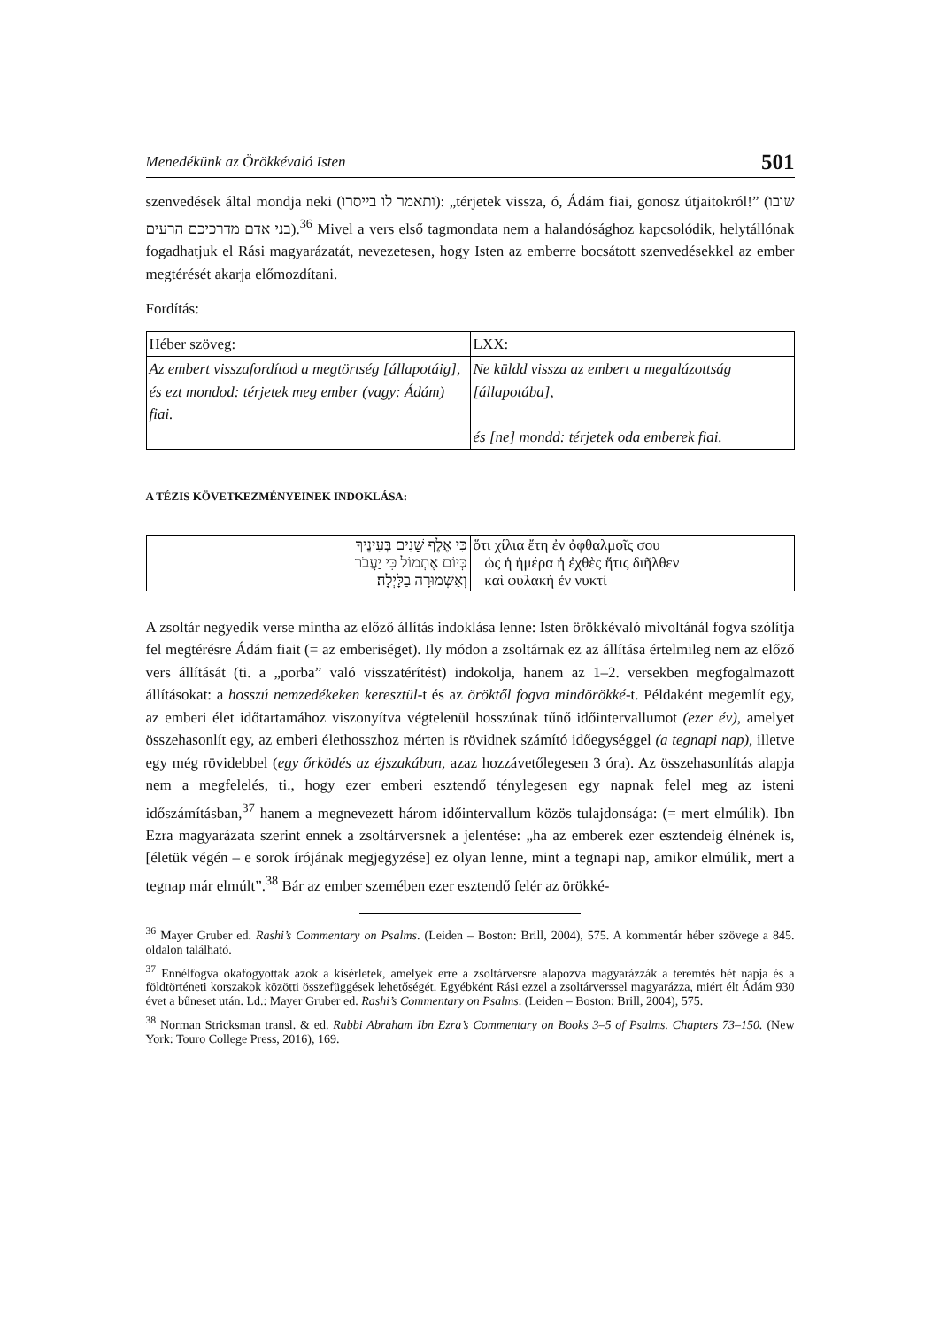Menedékünk az Örökkévaló Isten 501
szenvedések által mondja neki (ותאמר לו בייסרו): „térjetek vissza, ó, Ádám fiai, gonosz útjaitokról!” (שובו בני אדם מדרכיכם הרעים).<sup>36</sup> Mivel a vers első tagmondata nem a halandósághoz kapcsolódik, helytállónak fogadhatjuk el Rási magyarázatát, nevezetesen, hogy Isten az emberre bocsátott szenvedésekkel az ember megtérését akarja előmozdítani.
Fordítás:
| Héber szöveg: | LXX: |
| Az embert visszafordítod a megtörtség [állapotáig], és ezt mondod: térjetek meg ember (vagy: Ádám) fiai. | Ne küldd vissza az embert a megalázottság [állapotába], és [ne] mondd: térjetek oda emberek fiai. |
A TÉZIS KÖVETKEZMÉNYEINEK INDOKLÁSA:
| כִּי אֶלֶף שָׁנִים בְּעֵינֶיךָ כְּיוֹם אֶתְמוֹל כִּי יַעֲבֹר וְאַשְׁמוּרָה בַלָּיְלָה׃ | ὅτι χίλια ἔτη ἐν ὀφθαλμοῖς σου ὡς ἡ ἡμέρα ἡ ἐχθὲς ἥτις διῆλθεν καὶ φυλακὴ ἐν νυκτί |
A zsoltár negyedik verse mintha az előző állítás indoklása lenne: Isten örökkévaló mivoltánál fogva szólítja fel megtérésre Ádám fiait (= az emberiséget). Ily módon a zsoltárnak ez az állítása értelmileg nem az előző vers állítását (ti. a „porba” való visszatérítést) indokolja, hanem az 1–2. versekben megfogalmazott állításokat: a hosszú nemzedékeken keresztül-t és az öröktől fogva mindörökké-t. Példaként megemlít egy, az emberi élet időtartamához viszonyítva végtelenül hosszúnak tűnő időintervallumot (ezer év), amelyet összehasonlít egy, az emberi élethosszhoz mérten is rövidnek számító időegységgel (a tegnapi nap), illetve egy még rövidebbel (egy őrködés az éjszakában, azaz hozzávetőlegesen 3 óra). Az összehasonlítás alapja nem a megfelelés, ti., hogy ezer emberi esztendő ténylegesen egy napnak felel meg az isteni időszámításban,<sup>37</sup> hanem a megnevezett három időintervallum közös tulajdonsága: (= mert elmúlik). Ibn Ezra magyarázata szerint ennek a zsoltárversnek a jelentése: „ha az emberek ezer esztendeig élnének is, [életük végén – e sorok írójának megjegyzése] ez olyan lenne, mint a tegnapi nap, amikor elmúlik, mert a tegnap már elmúlt”.<sup>38</sup> Bár az ember szemében ezer esztendő felér az örökké-
<sup>36</sup> Mayer Gruber ed. Rashi’s Commentary on Psalms. (Leiden – Boston: Brill, 2004), 575. A kommentár héber szövege a 845. oldalon található.
<sup>37</sup> Ennélfogva okafogyottak azok a kísérletek, amelyek erre a zsoltárversre alapozva magyarázzák a teremtés hét napja és a földtörténeti korszakok közötti összefüggések lehetőségét. Egyébként Rási ezzel a zsoltárverssel magyarázza, miért élt Ádám 930 évet a bűneset után. Ld.: Mayer Gruber ed. Rashi’s Commentary on Psalms. (Leiden – Boston: Brill, 2004), 575.
<sup>38</sup> Norman Stricksman transl. & ed. Rabbi Abraham Ibn Ezra’s Commentary on Books 3–5 of Psalms. Chapters 73–150. (New York: Touro College Press, 2016), 169.